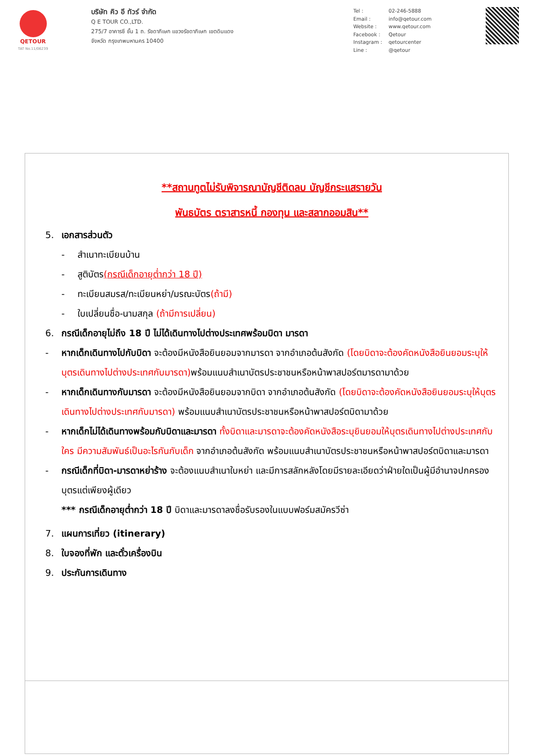QETOUR
TAT No.11/06239
บริษัท คิว อี ทัวร์ จำกัด
Q E TOUR CO.,LTD.
275/7 อาคารซี ชั้น 1 ถ. รัชดาภิเษก แขวงรัชดาภิเษก เขตดินแดง
จังหวัด กรุงเทพมหานคร 10400
Tel : 02-246-5888
Email : info@qetour.com
Website : www.qetour.com
Facebook : Qetour
Instagram : qetourcenter
Line : @qetour
**สถานทูตไม่รับพิจารณาบัญชีติดลบ บัญชีกระแสรายวัน
พันธบัตร ตราสารหนี้ กองทุน และสลากออมสิน**
5. เอกสารส่วนตัว
- สำเนาทะเบียนบ้าน
- สูติบัตร(กรณีเด็กอายุต่ำกว่า 18 ปี)
- ทะเบียนสมรส/ทะเบียนหย่า/มรณะบัตร(ถ้ามี)
- ใบเปลี่ยนชื่อ-นามสกุล (ถ้ามีการเปลี่ยน)
6. กรณีเด็กอายุไม่ถึง 18 ปี ไม่ได้เดินทางไปต่างประเทศพร้อมบิดา มารดา
- หากเด็กเดินทางไปกับบิดา จะต้องมีหนังสือยินยอมจากมารดา จากอำเภอต้นสังกัด (โดยบิดาจะต้องคัดหนังสือยินยอมระบุให้บุตรเดินทางไปต่างประเทศกับมารดา) พร้อมแนบสำเนาบัตรประชาชนหรือหน้าพาสปอร์ตมารดามาด้วย
- หากเด็กเดินทางกับมารดา จะต้องมีหนังสือยินยอมจากบิดา จากอำเภอต้นสังกัด (โดยบิดาจะต้องคัดหนังสือยินยอมระบุให้บุตรเดินทางไปต่างประเทศกับมารดา) พร้อมแนบสำเนาบัตรประชาชนหรือหน้าพาสปอร์ตบิดามาด้วย
- หากเด็กไม่ได้เดินทางพร้อมกับบิดาและมารดา ทั้งบิดาและมารดาจะต้องคัดหนังสือระบุยินยอมให้บุตรเดินทางไปต่างประเทศกับใคร มีความสัมพันธ์เป็นอะไรกันกับเด็ก จากอำเภอต้นสังกัด พร้อมแนบสำเนาบัตรประชาชนหรือหน้าพาสปอร์ตบิดาและมารดา
- กรณีเด็กที่บิดา-มารดาหย่าร้าง จะต้องแนบสำเนาใบหย่า และมีการสลักหลังโดยมีรายละเอียดว่าฝ่ายใดเป็นผู้มีอำนาจปกครองบุตรแต่เพียงผู้เดียว
*** กรณีเด็กอายุต่ำกว่า 18 ปี บิดาและมารดาลงชื่อรับรองในแบบฟอร์มสมัครวีซ่า
7. แผนการเที่ยว (itinerary)
8. ใบจองที่พัก และตั๋วเครื่องบิน
9. ประกันการเดินทาง